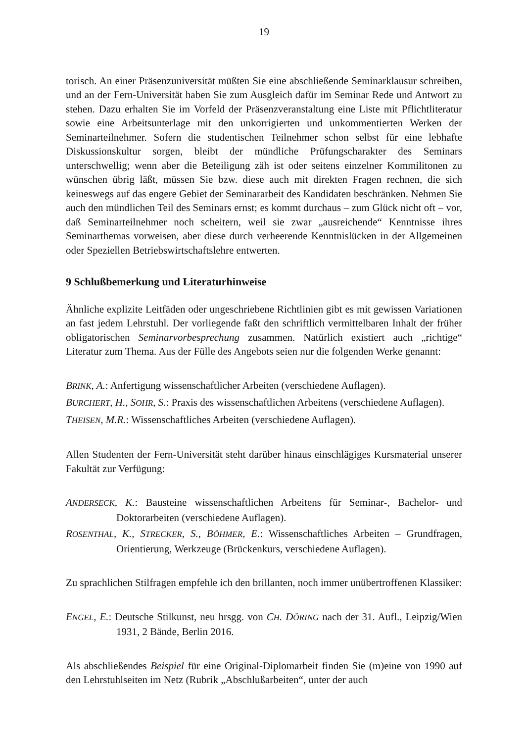19
torisch. An einer Präsenzuniversität müßten Sie eine abschließende Seminarklausur schreiben, und an der Fern-Universität haben Sie zum Ausgleich dafür im Seminar Rede und Antwort zu stehen. Dazu erhalten Sie im Vorfeld der Präsenzveranstaltung eine Liste mit Pflichtliteratur sowie eine Arbeitsunterlage mit den unkorrigierten und unkommentierten Werken der Seminarteilnehmer. Sofern die studentischen Teilnehmer schon selbst für eine lebhafte Diskussionskultur sorgen, bleibt der mündliche Prüfungscharakter des Seminars unterschwellig; wenn aber die Beteiligung zäh ist oder seitens einzelner Kommilitonen zu wünschen übrig läßt, müssen Sie bzw. diese auch mit direkten Fragen rechnen, die sich keineswegs auf das engere Gebiet der Seminararbeit des Kandidaten beschränken. Nehmen Sie auch den mündlichen Teil des Seminars ernst; es kommt durchaus – zum Glück nicht oft – vor, daß Seminarteilnehmer noch scheitern, weil sie zwar „ausreichende“ Kenntnisse ihres Seminarthemas vorweisen, aber diese durch verheerende Kenntnislücken in der Allgemeinen oder Speziellen Betriebswirtschaftslehre entwerten.
9 Schlußbemerkung und Literaturhinweise
Ähnliche explizite Leitfäden oder ungeschriebene Richtlinien gibt es mit gewissen Variationen an fast jedem Lehrstuhl. Der vorliegende faßt den schriftlich vermittelbaren Inhalt der früher obligatorischen Seminarvorbesprechung zusammen. Natürlich existiert auch „richtige“ Literatur zum Thema. Aus der Fülle des Angebots seien nur die folgenden Werke genannt:
BRINK, A.: Anfertigung wissenschaftlicher Arbeiten (verschiedene Auflagen).
BURCHERT, H., S OHR, S.: Praxis des wissenschaftlichen Arbeitens (verschiedene Auflagen).
THEISEN, M.R.: Wissenschaftliches Arbeiten (verschiedene Auflagen).
Allen Studenten der Fern-Universität steht darüber hinaus einschlägiges Kursmaterial unserer Fakultät zur Verfügung:
ANDERSECK, K.: Bausteine wissenschaftlichen Arbeitens für Seminar-, Bachelor- und Doktorarbeiten (verschiedene Auflagen).
ROSENTHAL, K., S TRECKER, S., B ÖHMER, E.: Wissenschaftliches Arbeiten – Grundfragen, Orientierung, Werkzeuge (Brückenkurs, verschiedene Auflagen).
Zu sprachlichen Stilfragen empfehle ich den brillanten, noch immer unübertroffenen Klassiker:
ENGEL, E.: Deutsche Stilkunst, neu hrsgg. von CH. D ÖRING nach der 31. Aufl., Leipzig/Wien 1931, 2 Bände, Berlin 2016.
Als abschließendes Beispiel für eine Original-Diplomarbeit finden Sie (m)eine von 1990 auf den Lehrstuhlseiten im Netz (Rubrik „Abschlußarbeiten“, unter der auch